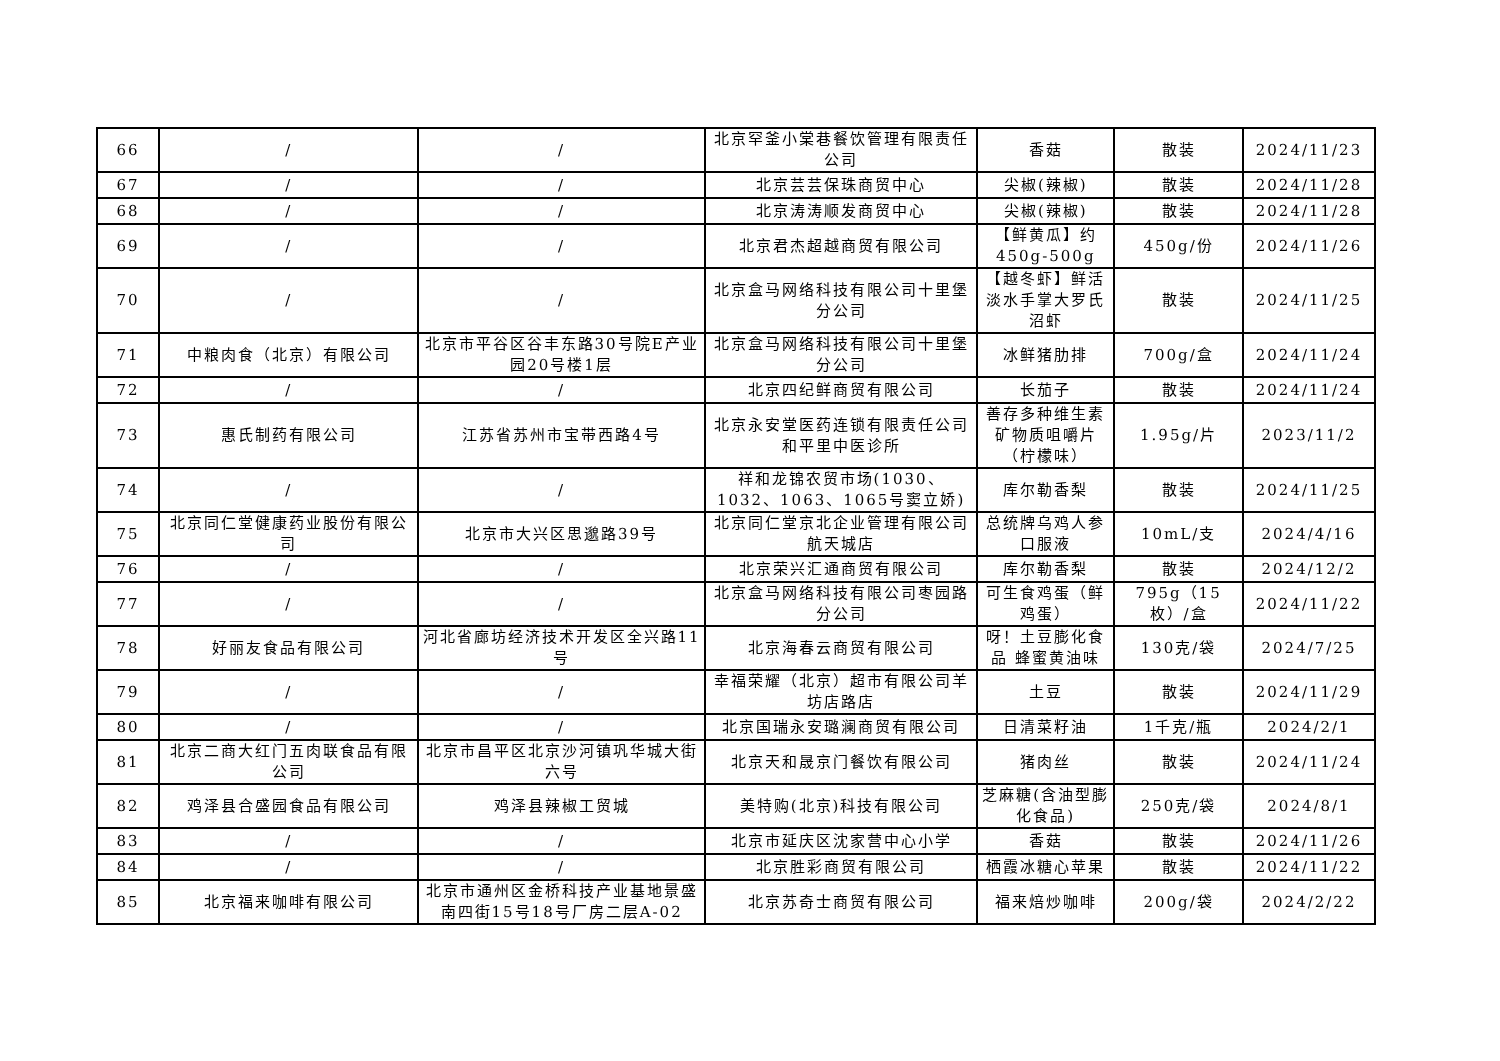| 66 | / | / | 北京罕釜小棠巷餐饮管理有限责任公司 | 香菇 | 散装 | 2024/11/23 |
| 67 | / | / | 北京芸芸保珠商贸中心 | 尖椒(辣椒) | 散装 | 2024/11/28 |
| 68 | / | / | 北京涛涛顺发商贸中心 | 尖椒(辣椒) | 散装 | 2024/11/28 |
| 69 | / | / | 北京君杰超越商贸有限公司 | 【鲜黄瓜】约450g-500g | 450g/份 | 2024/11/26 |
| 70 | / | / | 北京盒马网络科技有限公司十里堡分公司 | 【越冬虾】鲜活淡水手掌大罗氏沼虾 | 散装 | 2024/11/25 |
| 71 | 中粮肉食（北京）有限公司 | 北京市平谷区谷丰东路30号院E产业园20号楼1层 | 北京盒马网络科技有限公司十里堡分公司 | 冰鲜猪肋排 | 700g/盒 | 2024/11/24 |
| 72 | / | / | 北京四纪鲜商贸有限公司 | 长茄子 | 散装 | 2024/11/24 |
| 73 | 惠氏制药有限公司 | 江苏省苏州市宝带西路4号 | 北京永安堂医药连锁有限责任公司和平里中医诊所 | 善存多种维生素矿物质咀嚼片（柠檬味） | 1.95g/片 | 2023/11/2 |
| 74 | / | / | 祥和龙锦农贸市场(1030、1032、1063、1065号窦立娇) | 库尔勒香梨 | 散装 | 2024/11/25 |
| 75 | 北京同仁堂健康药业股份有限公司 | 北京市大兴区思邈路39号 | 北京同仁堂京北企业管理有限公司航天城店 | 总统牌乌鸡人参口服液 | 10mL/支 | 2024/4/16 |
| 76 | / | / | 北京荣兴汇通商贸有限公司 | 库尔勒香梨 | 散装 | 2024/12/2 |
| 77 | / | / | 北京盒马网络科技有限公司枣园路分公司 | 可生食鸡蛋（鲜鸡蛋） | 795g（15枚）/盒 | 2024/11/22 |
| 78 | 好丽友食品有限公司 | 河北省廊坊经济技术开发区全兴路11号 | 北京海春云商贸有限公司 | 呀！土豆膨化食品 蜂蜜黄油味 | 130克/袋 | 2024/7/25 |
| 79 | / | / | 幸福荣耀（北京）超市有限公司羊坊店路店 | 土豆 | 散装 | 2024/11/29 |
| 80 | / | / | 北京国瑞永安璐澜商贸有限公司 | 日清菜籽油 | 1千克/瓶 | 2024/2/1 |
| 81 | 北京二商大红门五肉联食品有限公司 | 北京市昌平区北京沙河镇巩华城大街六号 | 北京天和晟京门餐饮有限公司 | 猪肉丝 | 散装 | 2024/11/24 |
| 82 | 鸡泽县合盛园食品有限公司 | 鸡泽县辣椒工贸城 | 美特购(北京)科技有限公司 | 芝麻糖(含油型膨化食品) | 250克/袋 | 2024/8/1 |
| 83 | / | / | 北京市延庆区沈家营中心小学 | 香菇 | 散装 | 2024/11/26 |
| 84 | / | / | 北京胜彩商贸有限公司 | 栖霞冰糖心苹果 | 散装 | 2024/11/22 |
| 85 | 北京福来咖啡有限公司 | 北京市通州区金桥科技产业基地景盛南四街15号18号厂房二层A-02 | 北京苏奇士商贸有限公司 | 福来焙炒咖啡 | 200g/袋 | 2024/2/22 |